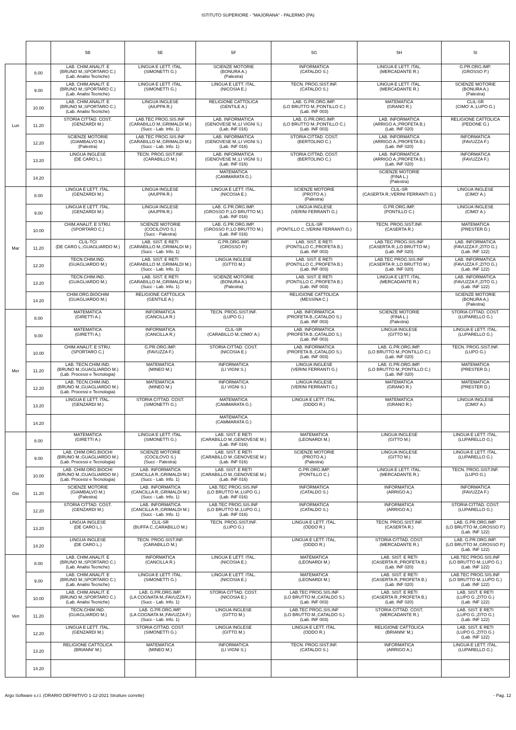ISTITUTO SUPERIORE - "MAJORANA" - PALERMO (PA)
| | | 5B | 5E | 5F | 5G | 5H | 5I |
| --- | --- | --- | --- | --- | --- | --- | --- |
| Lun | 8.00 | LAB. CHIM.ANALIT. E (BRUNO M.;SPORTARO C.) (Lab. Analisi Tecniche) | LINGUA E LETT. ITAL. (SIMONETTI G.) | SCIENZE MOTORIE (BONURA A.) (Palestra) | INFORMATICA (CATALDO S.) | LINGUA E LETT. ITAL. (MERCADANTE R.) | G.PR.ORG.IMP. (GROSSO P.) |
| | 9.00 | LAB. CHIM.ANALIT. E (BRUNO M.;SPORTARO C.) (Lab. Analisi Tecniche) | LINGUA E LETT. ITAL. (SIMONETTI G.) | LINGUA E LETT. ITAL. (NICOSIA E.) | TECN. PROG.SIST.INF. (CATALDO S.) | LINGUA E LETT. ITAL. (MERCADANTE R.) | SCIENZE MOTORIE (BONURA A.) (Palestra) |
| | 10.00 | LAB. CHIM.ANALIT. E (BRUNO M.;SPORTARO C.) (Lab. Analisi Tecniche) | LINGUA INGLESE (AIUPPA R.) | RELIGIONE CATTOLICA (GENTILE A.) | LAB. G.PR.ORG.IMP. (LO BRUTTO M.;PONTILLO C.) (Lab. INF 003) | MATEMATICA (GRANO R.) | CLIL-SR (CIMO' A.;LUPO G.) |
| | 11.20 | STORIA CITTAD. COST. (GENZARDI M.) | LAB.TEC PROG.SIS.INF (CARABILLO M.;GRIMALDI M.) (Succ - Lab. Info. 1) | LAB. INFORMATICA (GENOVESE M.;LI VIGNI S.) (Lab. INF 016) | LAB. G.PR.ORG.IMP. (LO BRUTTO M.;PONTILLO C.) (Lab. INF 003) | LAB. INFORMATICA (ARRIGO A.;PROFETA B.) (Lab. INF 020) | RELIGIONE CATTOLICA (PEDONE G.) |
| | 12.20 | SCIENZE MOTORIE (GIAMBALVO M.) (Palestra) | LAB.TEC PROG.SIS.INF (CARABILLO M.;GRIMALDI M.) (Succ - Lab. Info. 1) | LAB. INFORMATICA (GENOVESE M.;LI VIGNI S.) (Lab. INF 016) | STORIA CITTAD. COST. (BERTOLINO C.) | LAB. INFORMATICA (ARRIGO A.;PROFETA B.) (Lab. INF 020) | INFORMATICA (FAVUZZA F.) |
| | 13.20 | LINGUA INGLESE (DE CARO L.) | TECN. PROG.SIST.INF. (CARABILLO M.) | LAB. INFORMATICA (GENOVESE M.;LI VIGNI S.) (Lab. INF 016) | STORIA CITTAD. COST. (BERTOLINO C.) | LAB. INFORMATICA (ARRIGO A.;PROFETA B.) (Lab. INF 020) | INFORMATICA (FAVUZZA F.) |
| | 14.20 | | | MATEMATICA (CAMMARATA G.) | | SCIENZE MOTORIE (FINA L.) (Palestra) | |
| Mar | 8.00 | LINGUA E LETT. ITAL. (GENZARDI M.) | LINGUA INGLESE (AIUPPA R.) | LINGUA E LETT. ITAL. (NICOSIA E.) | SCIENZE MOTORIE (PROTO A.) (Palestra) | CLIL-SR (CASERTA R.;VERINI FERRANTI G.) | LINGUA INGLESE (CIMO' A.) |
| | 9.00 | LINGUA E LETT. ITAL. (GENZARDI M.) | LINGUA INGLESE (AIUPPA R.) | LAB. G.PR.ORG.IMP. (GROSSO P.;LO BRUTTO M.) (Lab. INF 016) | LINGUA INGLESE (VERINI FERRANTI G.) | G.PR.ORG.IMP. (PONTILLO C.) | LINGUA INGLESE (CIMO' A.) |
| | 10.00 | CHIM.ANALIT. E STRU. (SPORTARO C.) | SCIENZE MOTORIE (COCILOVO S.) (Succ - Palestra) | LAB. G.PR.ORG.IMP. (GROSSO P.;LO BRUTTO M.) (Lab. INF 016) | CLIL-SR (PONTILLO C.;VERINI FERRANTI G.) | TECN. PROG.SIST.INF. (CASERTA R.) | MATEMATICA (PRESTER D.) |
| | 11.20 | CLIL-TCI (DE CARO L.;GUAGLIARDO M.) | LAB. SIST. E RETI (CARABILLO M.;GRIMALDI M.) (Succ - Lab. Info. 1) | G.PR.ORG.IMP. (GROSSO P.) | LAB. SIST. E RETI (PONTILLO C.;PROFETA B.) (Lab. INF 003) | LAB.TEC PROG.SIS.INF (CASERTA R.;LO BRUTTO M.) (Lab. INF 020) | LAB. INFORMATICA (FAVUZZA F.;ZITO G.) (Lab. INF 122) |
| | 12.20 | TECN.CHIM.IND. (GUAGLIARDO M.) | LAB. SIST. E RETI (CARABILLO M.;GRIMALDI M.) (Succ - Lab. Info. 1) | LINGUA INGLESE (GITTO M.) | LAB. SIST. E RETI (PONTILLO C.;PROFETA B.) (Lab. INF 003) | LAB.TEC PROG.SIS.INF (CASERTA R.;LO BRUTTO M.) (Lab. INF 020) | LAB. INFORMATICA (FAVUZZA F.;ZITO G.) (Lab. INF 122) |
| | 13.20 | TECN.CHIM.IND. (GUAGLIARDO M.) | LAB. SIST. E RETI (CARABILLO M.;GRIMALDI M.) (Succ - Lab. Info. 1) | SCIENZE MOTORIE (BONURA A.) (Palestra) | LAB. SIST. E RETI (PONTILLO C.;PROFETA B.) (Lab. INF 003) | LINGUA E LETT. ITAL. (MERCADANTE R.) | LAB. INFORMATICA (FAVUZZA F.;ZITO G.) (Lab. INF 122) |
| | 14.20 | CHIM.ORG.BIOCHIM (GUAGLIARDO M.) | RELIGIONE CATTOLICA (GENTILE A.) | | RELIGIONE CATTOLICA (MESSINA C.) | | SCIENZE MOTORIE (BONURA A.) (Palestra) |
| Mer | 8.00 | MATEMATICA (GIRETTI A.) | INFORMATICA (CANCILLA R.) | TECN. PROG.SIST.INF. (LUPO G.) | LAB. INFORMATICA (PROFETA B.;CATALDO S.) (Lab. INF 003) | SCIENZE MOTORIE (FINA L.) (Palestra) | STORIA CITTAD. COST. (LUPARELLO G.) |
| | 9.00 | MATEMATICA (GIRETTI A.) | INFORMATICA (CANCILLA R.) | CLIL-SR (CARABILLO M.;CIMO' A.) | LAB. INFORMATICA (PROFETA B.;CATALDO S.) (Lab. INF 003) | LINGUA INGLESE (GITTO M.) | LINGUA E LETT. ITAL. (LUPARELLO G.) |
| | 10.00 | CHIM.ANALIT. E STRU. (SPORTARO C.) | G.PR.ORG.IMP. (FAVUZZA F.) | STORIA CITTAD. COST. (NICOSIA E.) | LAB. INFORMATICA (PROFETA B.;CATALDO S.) (Lab. INF 003) | LAB. G.PR.ORG.IMP. (LO BRUTTO M.;PONTILLO C.) (Lab. INF 020) | TECN. PROG.SIST.INF. (LUPO G.) |
| | 11.20 | LAB. TECN.CHIM.IND. (BRUNO M.;GUAGLIARDO M.) (Lab. Processi e Tecnologia) | MATEMATICA (MINEO M.) | INFORMATICA (LI VIGNI S.) | LINGUA INGLESE (VERINI FERRANTI G.) | LAB. G.PR.ORG.IMP. (LO BRUTTO M.;PONTILLO C.) (Lab. INF 020) | MATEMATICA (PRESTER D.) |
| | 12.20 | LAB. TECN.CHIM.IND. (BRUNO M.;GUAGLIARDO M.) (Lab. Processi e Tecnologia) | MATEMATICA (MINEO M.) | INFORMATICA (LI VIGNI S.) | LINGUA INGLESE (VERINI FERRANTI G.) | MATEMATICA (GRANO R.) | MATEMATICA (PRESTER D.) |
| | 13.20 | LINGUA E LETT. ITAL. (GENZARDI M.) | STORIA CITTAD. COST. (SIMONETTI G.) | MATEMATICA (CAMMARATA G.) | LINGUA E LETT. ITAL. (ODDO R.) | MATEMATICA (GRANO R.) | LINGUA INGLESE (CIMO' A.) |
| | 14.20 | | | MATEMATICA (CAMMARATA G.) | | | |
| Gio | 8.00 | MATEMATICA (GIRETTI A.) | LINGUA E LETT. ITAL. (SIMONETTI G.) | LAB. SIST. E RETI (CARABILLO M.;GENOVESE M.) (Lab. INF 016) | MATEMATICA (LEONARDI M.) | LINGUA INGLESE (GITTO M.) | LINGUA E LETT. ITAL. (LUPARELLO G.) |
| | 9.00 | LAB. CHIM.ORG.BIOCHI (BRUNO M.;GUAGLIARDO M.) (Lab. Processi e Tecnologia) | SCIENZE MOTORIE (COCILOVO S.) (Succ - Palestra) | LAB. SIST. E RETI (CARABILLO M.;GENOVESE M.) (Lab. INF 016) | SCIENZE MOTORIE (PROTO A.) (Palestra) | LINGUA INGLESE (GITTO M.) | LINGUA E LETT. ITAL. (LUPARELLO G.) |
| | 10.00 | LAB. CHIM.ORG.BIOCHI (BRUNO M.;GUAGLIARDO M.) (Lab. Processi e Tecnologia) | LAB. INFORMATICA (CANCILLA R.;GRIMALDI M.) (Succ - Lab. Info. 1) | LAB. SIST. E RETI (CARABILLO M.;GENOVESE M.) (Lab. INF 016) | G.PR.ORG.IMP. (PONTILLO C.) | LINGUA E LETT. ITAL. (MERCADANTE R.) | TECN. PROG.SIST.INF. (LUPO G.) |
| | 11.20 | SCIENZE MOTORIE (GIAMBALVO M.) (Palestra) | LAB. INFORMATICA (CANCILLA R.;GRIMALDI M.) (Succ - Lab. Info. 1) | LAB.TEC PROG.SIS.INF (LO BRUTTO M.;LUPO G.) (Lab. INF 016) | INFORMATICA (CATALDO S.) | INFORMATICA (ARRIGO A.) | INFORMATICA (FAVUZZA F.) |
| | 12.20 | STORIA CITTAD. COST. (GENZARDI M.) | LAB. INFORMATICA (CANCILLA R.;GRIMALDI M.) (Succ - Lab. Info. 1) | LAB.TEC PROG.SIS.INF (LO BRUTTO M.;LUPO G.) (Lab. INF 016) | INFORMATICA (CATALDO S.) | INFORMATICA (ARRIGO A.) | STORIA CITTAD. COST. (LUPARELLO G.) |
| | 13.20 | LINGUA INGLESE (DE CARO L.) | CLIL-SR (BUFFA C.;CARABILLO M.) | TECN. PROG.SIST.INF. (LUPO G.) | LINGUA E LETT. ITAL. (ODDO R.) | TECN. PROG.SIST.INF. (CASERTA R.) | LAB. G.PR.ORG.IMP. (LO BRUTTO M.;GROSSO P.) (Lab. INF 122) |
| | 14.20 | LINGUA INGLESE (DE CARO L.) | TECN. PROG.SIST.INF. (CARABILLO M.) | | LINGUA E LETT. ITAL. (ODDO R.) | STORIA CITTAD. COST. (MERCADANTE R.) | LAB. G.PR.ORG.IMP. (LO BRUTTO M.;GROSSO P.) (Lab. INF 122) |
| Ven | 8.00 | LAB. CHIM.ANALIT. E (BRUNO M.;SPORTARO C.) (Lab. Analisi Tecniche) | INFORMATICA (CANCILLA R.) | LINGUA E LETT. ITAL. (NICOSIA E.) | MATEMATICA (LEONARDI M.) | LAB. SIST. E RETI (CASERTA R.;PROFETA B.) (Lab. INF 020) | LAB.TEC PROG.SIS.INF (LO BRUTTO M.;LUPO G.) (Lab. INF 122) |
| | 9.00 | LAB. CHIM.ANALIT. E (BRUNO M.;SPORTARO C.) (Lab. Analisi Tecniche) | LINGUA E LETT. ITAL. (SIMONETTI G.) | LINGUA E LETT. ITAL. (NICOSIA E.) | MATEMATICA (LEONARDI M.) | LAB. SIST. E RETI (CASERTA R.;PROFETA B.) (Lab. INF 020) | LAB.TEC PROG.SIS.INF (LO BRUTTO M.;LUPO G.) (Lab. INF 122) |
| | 10.00 | LAB. CHIM.ANALIT. E (BRUNO M.;SPORTARO C.) (Lab. Analisi Tecniche) | LAB. G.PR.ORG.IMP. (LA COGNATA M.;FAVUZZA F.) (Succ - Lab. Info. 1) | STORIA CITTAD. COST. (NICOSIA E.) | LAB.TEC PROG.SIS.INF (LO BRUTTO M.;CATALDO S.) (Lab. INF 003) | LAB. SIST. E RETI (CASERTA R.;PROFETA B.) (Lab. INF 020) | LAB. SIST. E RETI (LUPO G.;ZITO G.) (Lab. INF 122) |
| | 11.20 | TECN.CHIM.IND. (GUAGLIARDO M.) | LAB. G.PR.ORG.IMP. (LA COGNATA M.;FAVUZZA F.) (Succ - Lab. Info. 1) | LINGUA INGLESE (GITTO M.) | LAB.TEC PROG.SIS.INF (LO BRUTTO M.;CATALDO S.) (Lab. INF 003) | STORIA CITTAD. COST. (MERCADANTE R.) | LAB. SIST. E RETI (LUPO G.;ZITO G.) (Lab. INF 122) |
| | 12.20 | LINGUA E LETT. ITAL. (GENZARDI M.) | STORIA CITTAD. COST. (SIMONETTI G.) | LINGUA INGLESE (GITTO M.) | LINGUA E LETT. ITAL. (ODDO R.) | RELIGIONE CATTOLICA (BRIANNI' M.) | LAB. SIST. E RETI (LUPO G.;ZITO G.) (Lab. INF 122) |
| | 13.20 | RELIGIONE CATTOLICA (BRIANNI' M.) | MATEMATICA (MINEO M.) | INFORMATICA (LI VIGNI S.) | TECN. PROG.SIST.INF. (CATALDO S.) | INFORMATICA (ARRIGO A.) | LINGUA E LETT. ITAL. (LUPARELLO G.) |
| | 14.20 | | | | | | |
Argo Software s.r.l. (ORARIO DEFINITIVO 1-12-2021 Strutture corrette) - Pag. 12